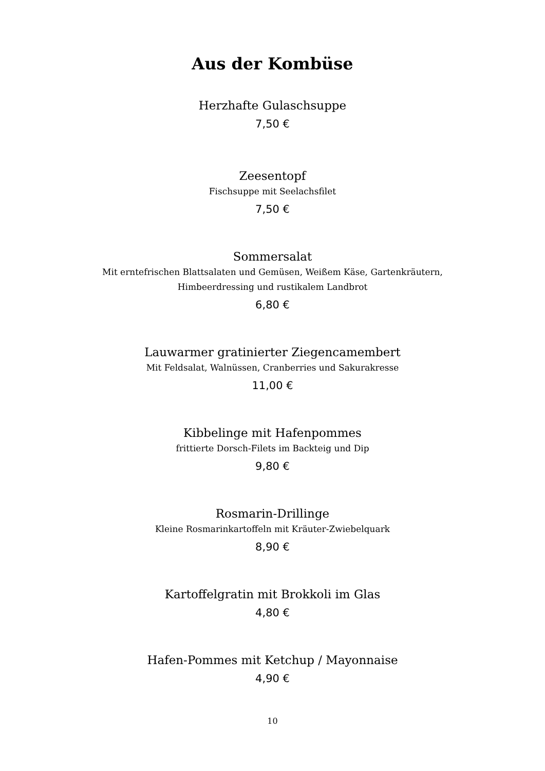Aus der Kombüse
Herzhafte Gulaschsuppe
7,50 €
Zeesentopf
Fischsuppe mit Seelachsfilet
7,50 €
Sommersalat
Mit erntefrischen Blattsalaten und Gemüsen, Weißem Käse, Gartenkräutern,
Himbeerdressing und rustikalem Landbrot
6,80 €
Lauwarmer gratinierter Ziegencamembert
Mit Feldsalat, Walnüssen, Cranberries und Sakurakresse
11,00 €
Kibbelinge mit Hafenpommes
frittierte Dorsch-Filets im Backteig und Dip
9,80 €
Rosmarin-Drillinge
Kleine Rosmarinkartoffeln mit Kräuter-Zwiebelquark
8,90 €
Kartoffelgratin mit Brokkoli im Glas
4,80 €
Hafen-Pommes mit Ketchup / Mayonnaise
4,90 €
10